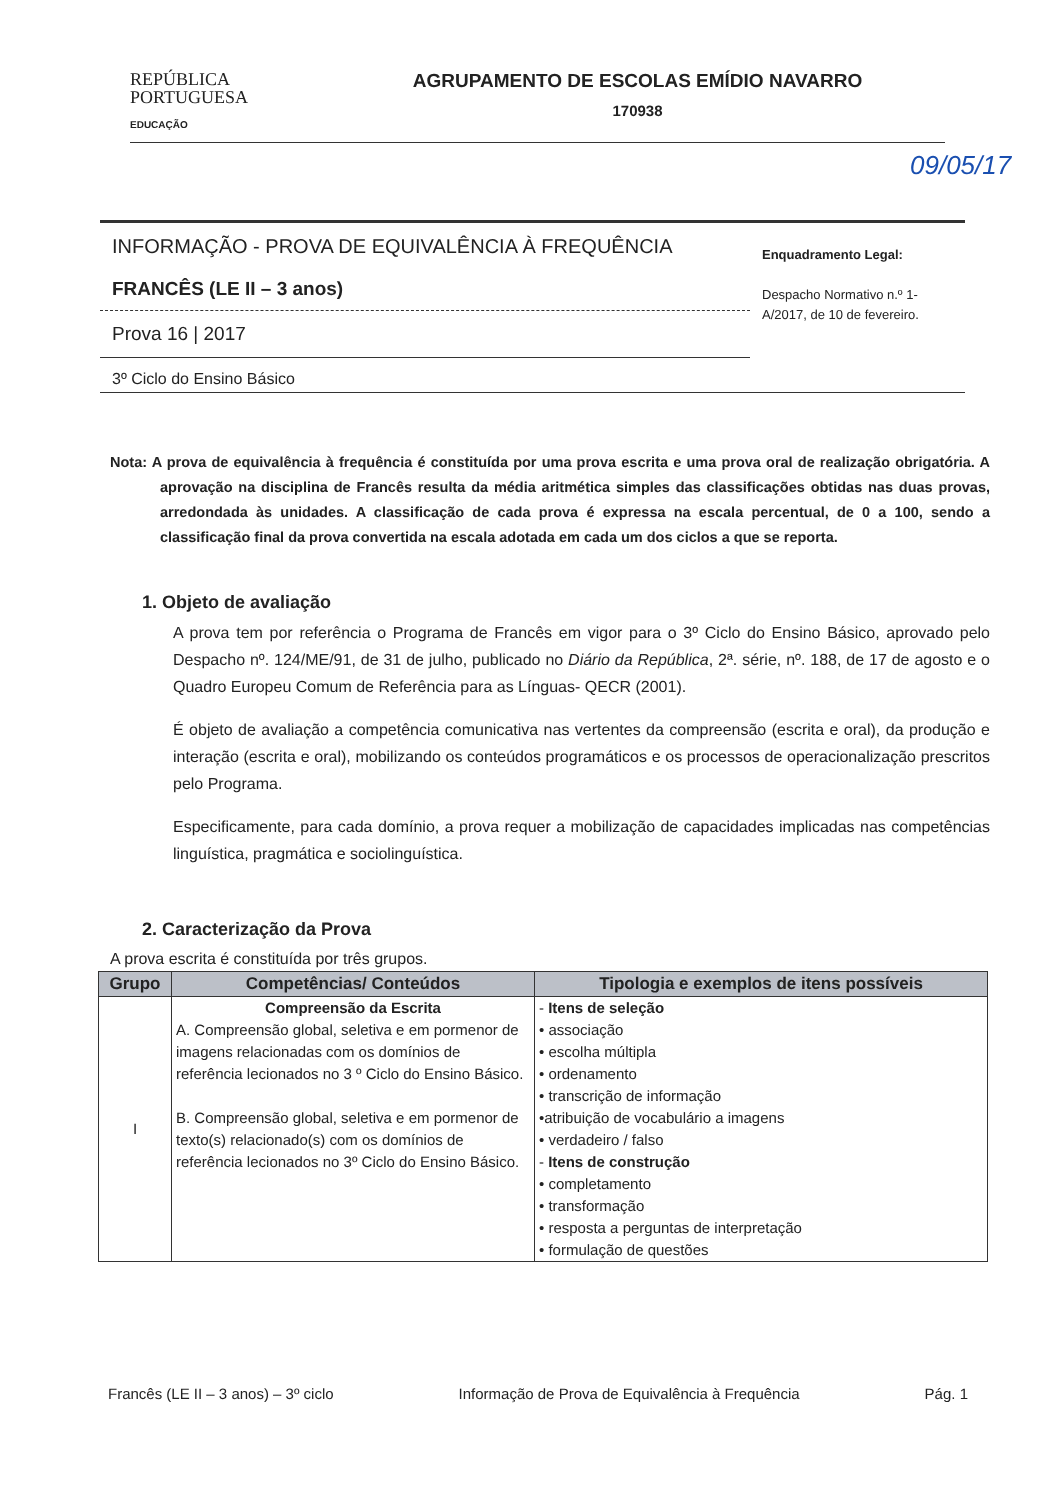REPÚBLICA
PORTUGUESA
EDUCAÇÃO
AGRUPAMENTO DE ESCOLAS EMÍDIO NAVARRO
170938
09/05/17
INFORMAÇÃO - PROVA DE EQUIVALÊNCIA À FREQUÊNCIA
FRANCÊS (LE II – 3 anos)
Prova 16 | 2017
Enquadramento Legal:
Despacho Normativo n.º 1-A/2017, de 10 de fevereiro.
3º Ciclo do Ensino Básico
Nota: A prova de equivalência à frequência é constituída por uma prova escrita e uma prova oral de realização obrigatória. A aprovação na disciplina de Francês resulta da média aritmética simples das classificações obtidas nas duas provas, arredondada às unidades. A classificação de cada prova é expressa na escala percentual, de 0 a 100, sendo a classificação final da prova convertida na escala adotada em cada um dos ciclos a que se reporta.
1. Objeto de avaliação
A prova tem por referência o Programa de Francês em vigor para o 3º Ciclo do Ensino Básico, aprovado pelo Despacho nº. 124/ME/91, de 31 de julho, publicado no Diário da República, 2ª. série, nº. 188, de 17 de agosto e o Quadro Europeu Comum de Referência para as Línguas- QECR (2001).
É objeto de avaliação a competência comunicativa nas vertentes da compreensão (escrita e oral), da produção e interação (escrita e oral), mobilizando os conteúdos programáticos e os processos de operacionalização prescritos pelo Programa.
Especificamente, para cada domínio, a prova requer a mobilização de capacidades implicadas nas competências linguística, pragmática e sociolinguística.
2. Caracterização da Prova
A prova escrita é constituída por três grupos.
| Grupo | Competências/ Conteúdos | Tipologia e exemplos de itens possíveis |
| --- | --- | --- |
| I | Compreensão da Escrita A. Compreensão global, seletiva e em pormenor de imagens relacionadas com os domínios de referência lecionados no 3 º Ciclo do Ensino Básico. B. Compreensão global, seletiva e em pormenor de texto(s) relacionado(s) com os domínios de referência lecionados no 3º Ciclo do Ensino Básico. | - Itens de seleção • associação • escolha múltipla • ordenamento • transcrição de informação •atribuição de vocabulário a imagens • verdadeiro / falso - Itens de construção • completamento • transformação • resposta a perguntas de interpretação • formulação de questões |
Francês (LE II – 3 anos) – 3º ciclo Informação de Prova de Equivalência à Frequência Pág. 1